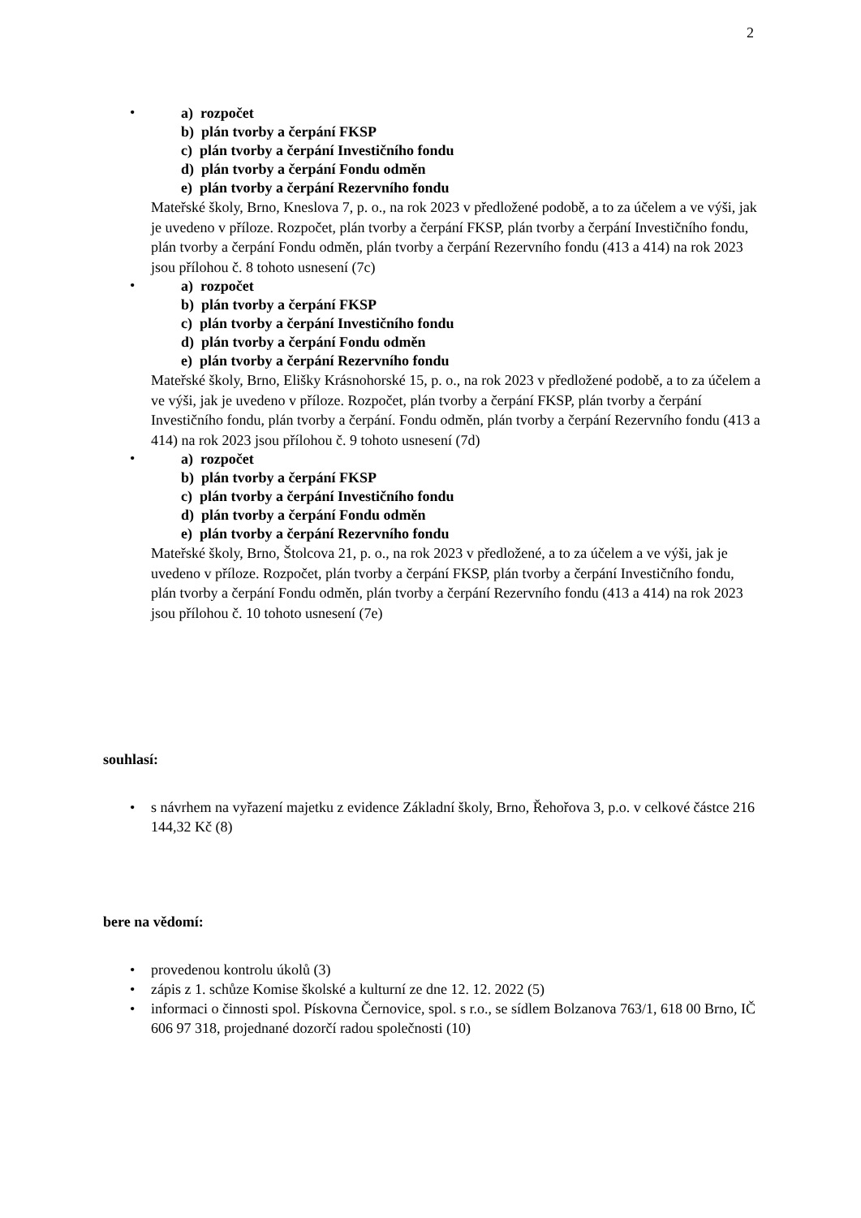2
•
a) rozpočet
b) plán tvorby a čerpání FKSP
c) plán tvorby a čerpání Investičního fondu
d) plán tvorby a čerpání Fondu odměn
e) plán tvorby a čerpání Rezervního fondu
Mateřské školy, Brno, Kneslova 7, p. o., na rok 2023 v předložené podobě, a to za účelem a ve výši, jak je uvedeno v příloze. Rozpočet, plán tvorby a čerpání FKSP, plán tvorby a čerpání Investičního fondu, plán tvorby a čerpání Fondu odměn, plán tvorby a čerpání Rezervního fondu (413 a 414) na rok 2023 jsou přílohou č. 8 tohoto usnesení (7c)
•
a) rozpočet
b) plán tvorby a čerpání FKSP
c) plán tvorby a čerpání Investičního fondu
d) plán tvorby a čerpání Fondu odměn
e) plán tvorby a čerpání Rezervního fondu
Mateřské školy, Brno, Elišky Krásnohorské 15, p. o., na rok 2023 v předložené podobě, a to za účelem a ve výši, jak je uvedeno v příloze. Rozpočet, plán tvorby a čerpání FKSP, plán tvorby a čerpání Investičního fondu, plán tvorby a čerpání. Fondu odměn, plán tvorby a čerpání Rezervního fondu (413 a 414) na rok 2023 jsou přílohou č. 9 tohoto usnesení (7d)
•
a) rozpočet
b) plán tvorby a čerpání FKSP
c) plán tvorby a čerpání Investičního fondu
d) plán tvorby a čerpání Fondu odměn
e) plán tvorby a čerpání Rezervního fondu
Mateřské školy, Brno, Štolcova 21, p. o., na rok 2023 v předložené, a to za účelem a ve výši, jak je uvedeno v příloze. Rozpočet, plán tvorby a čerpání FKSP, plán tvorby a čerpání Investičního fondu, plán tvorby a čerpání Fondu odměn, plán tvorby a čerpání Rezervního fondu (413 a 414) na rok 2023 jsou přílohou č. 10 tohoto usnesení (7e)
souhlasí:
• s návrhem na vyřazení majetku z evidence Základní školy, Brno, Řehořova 3, p.o. v celkové částce 216 144,32 Kč (8)
bere na vědomí:
• provedenou kontrolu úkolů (3)
• zápis z 1. schůze Komise školské a kulturní ze dne 12. 12. 2022 (5)
• informaci o činnosti spol. Pískovna Černovice, spol. s r.o., se sídlem Bolzanova 763/1, 618 00 Brno, IČ 606 97 318, projednané dozorčí radou společnosti (10)